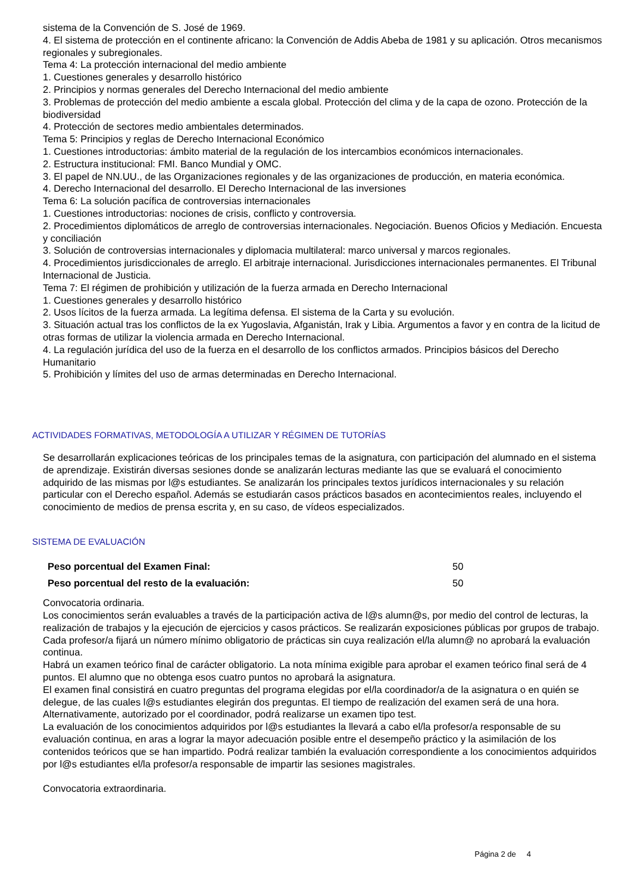sistema de la Convención de S. José de 1969.
4. El sistema de protección en el continente africano: la Convención de Addis Abeba de 1981 y su aplicación. Otros mecanismos regionales y subregionales.
Tema 4: La protección internacional del medio ambiente
1. Cuestiones generales y desarrollo histórico
2. Principios y normas generales del Derecho Internacional del medio ambiente
3. Problemas de protección del medio ambiente a escala global. Protección del clima y de la capa de ozono. Protección de la biodiversidad
4. Protección de sectores medio ambientales determinados.
Tema 5: Principios y reglas de Derecho Internacional Económico
1. Cuestiones introductorias: ámbito material de la regulación de los intercambios económicos internacionales.
2. Estructura institucional: FMI. Banco Mundial y OMC.
3. El papel de NN.UU., de las Organizaciones regionales y de las organizaciones de producción, en materia económica.
4. Derecho Internacional del desarrollo. El Derecho Internacional de las inversiones
Tema 6: La solución pacífica de controversias internacionales
1. Cuestiones introductorias: nociones de crisis, conflicto y controversia.
2. Procedimientos diplomáticos de arreglo de controversias internacionales. Negociación. Buenos Oficios y Mediación. Encuesta y conciliación
3. Solución de controversias internacionales y diplomacia multilateral: marco universal y marcos regionales.
4. Procedimientos jurisdiccionales de arreglo. El arbitraje internacional. Jurisdicciones internacionales permanentes. El Tribunal Internacional de Justicia.
Tema 7: El régimen de prohibición y utilización de la fuerza armada en Derecho Internacional
1. Cuestiones generales y desarrollo histórico
2. Usos lícitos de la fuerza armada. La legítima defensa. El sistema de la Carta y su evolución.
3. Situación actual tras los conflictos de la ex Yugoslavia, Afganistán, Irak y Libia. Argumentos a favor y en contra de la licitud de otras formas de utilizar la violencia armada en Derecho Internacional.
4. La regulación jurídica del uso de la fuerza en el desarrollo de los conflictos armados. Principios básicos del Derecho Humanitario
5. Prohibición y límites del uso de armas determinadas en Derecho Internacional.
ACTIVIDADES FORMATIVAS, METODOLOGÍA A UTILIZAR Y RÉGIMEN DE TUTORÍAS
Se desarrollarán explicaciones teóricas de los principales temas de la asignatura, con participación del alumnado en el sistema de aprendizaje. Existirán diversas sesiones donde se analizarán lecturas mediante las que se evaluará el conocimiento adquirido de las mismas por l@s estudiantes. Se analizarán los principales textos jurídicos internacionales y su relación particular con el Derecho español. Además se estudiarán casos prácticos basados en acontecimientos reales, incluyendo el conocimiento de medios de prensa escrita y, en su caso, de vídeos especializados.
SISTEMA DE EVALUACIÓN
| Peso porcentual del Examen Final: | 50 |
| Peso porcentual del resto de la evaluación: | 50 |
Convocatoria ordinaria.
Los conocimientos serán evaluables a través de la participación activa de l@s alumn@s, por medio del control de lecturas, la realización de trabajos y la ejecución de ejercicios y casos prácticos. Se realizarán exposiciones públicas por grupos de trabajo.
Cada profesor/a fijará un número mínimo obligatorio de prácticas sin cuya realización el/la alumn@ no aprobará la evaluación continua.
Habrá un examen teórico final de carácter obligatorio. La nota mínima exigible para aprobar el examen teórico final será de 4 puntos. El alumno que no obtenga esos cuatro puntos no aprobará la asignatura.
El examen final consistirá en cuatro preguntas del programa elegidas por el/la coordinador/a de la asignatura o en quién se delegue, de las cuales l@s estudiantes elegirán dos preguntas. El tiempo de realización del examen será de una hora. Alternativamente, autorizado por el coordinador, podrá realizarse un examen tipo test.
La evaluación de los conocimientos adquiridos por l@s estudiantes la llevará a cabo el/la profesor/a responsable de su evaluación continua, en aras a lograr la mayor adecuación posible entre el desempeño práctico y la asimilación de los contenidos teóricos que se han impartido. Podrá realizar también la evaluación correspondiente a los conocimientos adquiridos por l@s estudiantes el/la profesor/a responsable de impartir las sesiones magistrales.
Convocatoria extraordinaria.
Página 2 de 4